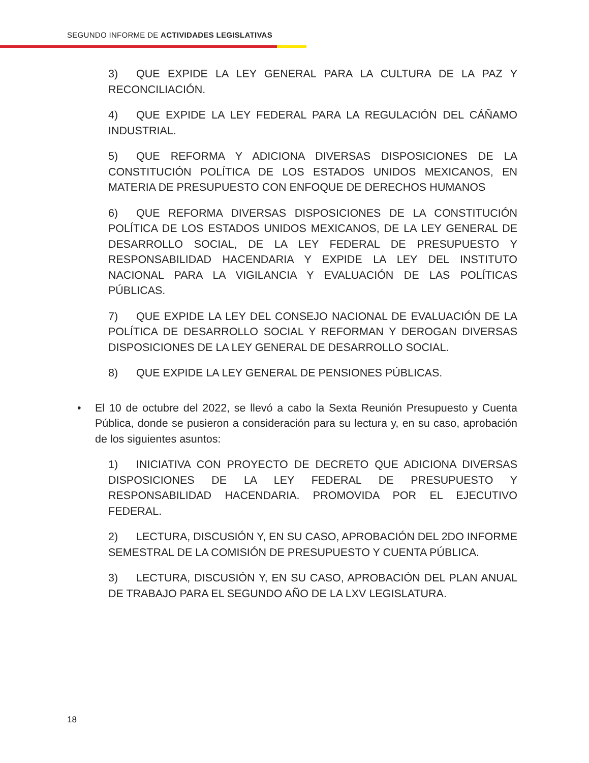SEGUNDO INFORME DE ACTIVIDADES LEGISLATIVAS
3) QUE EXPIDE LA LEY GENERAL PARA LA CULTURA DE LA PAZ Y RECONCILIACIÓN.
4) QUE EXPIDE LA LEY FEDERAL PARA LA REGULACIÓN DEL CÁÑAMO INDUSTRIAL.
5) QUE REFORMA Y ADICIONA DIVERSAS DISPOSICIONES DE LA CONSTITUCIÓN POLÍTICA DE LOS ESTADOS UNIDOS MEXICANOS, EN MATERIA DE PRESUPUESTO CON ENFOQUE DE DERECHOS HUMANOS
6) QUE REFORMA DIVERSAS DISPOSICIONES DE LA CONSTITUCIÓN POLÍTICA DE LOS ESTADOS UNIDOS MEXICANOS, DE LA LEY GENERAL DE DESARROLLO SOCIAL, DE LA LEY FEDERAL DE PRESUPUESTO Y RESPONSABILIDAD HACENDARIA Y EXPIDE LA LEY DEL INSTITUTO NACIONAL PARA LA VIGILANCIA Y EVALUACIÓN DE LAS POLÍTICAS PÚBLICAS.
7) QUE EXPIDE LA LEY DEL CONSEJO NACIONAL DE EVALUACIÓN DE LA POLÍTICA DE DESARROLLO SOCIAL Y REFORMAN Y DEROGAN DIVERSAS DISPOSICIONES DE LA LEY GENERAL DE DESARROLLO SOCIAL.
8) QUE EXPIDE LA LEY GENERAL DE PENSIONES PÚBLICAS.
• El 10 de octubre del 2022, se llevó a cabo la Sexta Reunión Presupuesto y Cuenta Pública, donde se pusieron a consideración para su lectura y, en su caso, aprobación de los siguientes asuntos:
1) INICIATIVA CON PROYECTO DE DECRETO QUE ADICIONA DIVERSAS DISPOSICIONES DE LA LEY FEDERAL DE PRESUPUESTO Y RESPONSABILIDAD HACENDARIA. PROMOVIDA POR EL EJECUTIVO FEDERAL.
2) LECTURA, DISCUSIÓN Y, EN SU CASO, APROBACIÓN DEL 2DO INFORME SEMESTRAL DE LA COMISIÓN DE PRESUPUESTO Y CUENTA PÚBLICA.
3) LECTURA, DISCUSIÓN Y, EN SU CASO, APROBACIÓN DEL PLAN ANUAL DE TRABAJO PARA EL SEGUNDO AÑO DE LA LXV LEGISLATURA.
18